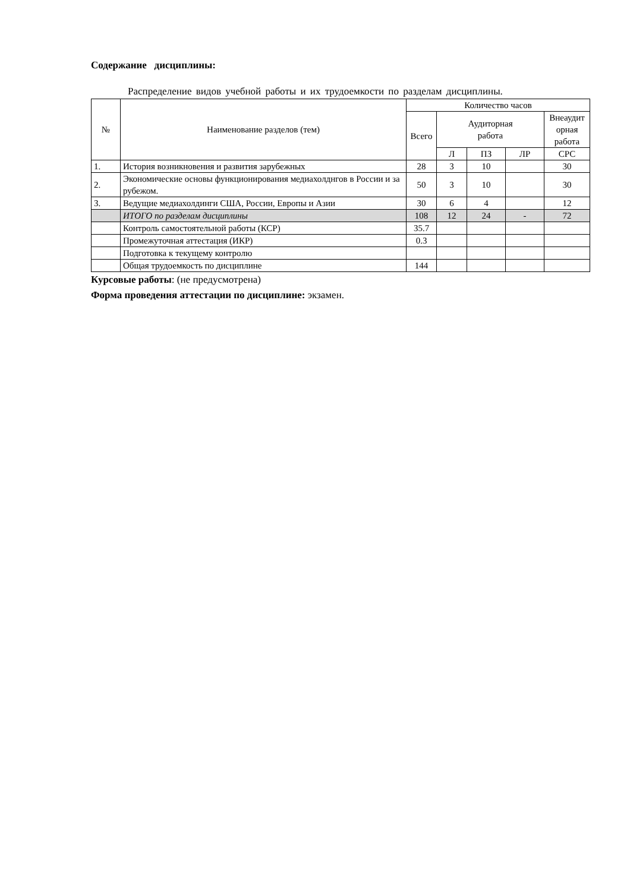Содержание дисциплины:
Распределение видов учебной работы и их трудоемкости по разделам дисциплины.
| № | Наименование разделов (тем) | Количество часов | | | | |
| --- | --- | --- | --- | --- | --- | --- |
| | | Всего | Аудиторная работа | | | Внеаудит орная работа |
| | | | Л | ПЗ | ЛР | СРС |
| 1. | История возникновения и развития зарубежных | 28 | 3 | 10 | | 30 |
| 2. | Экономические основы функционирования медиахолднгов в России и за рубежом. | 50 | 3 | 10 | | 30 |
| 3. | Ведущие медиахолдинги США, России, Европы и Азии | 30 | 6 | 4 | | 12 |
| | ИТОГО по разделам дисциплины | 108 | 12 | 24 | - | 72 |
| | Контроль самостоятельной работы (КСР) | 35.7 | | | | |
| | Промежуточная аттестация (ИКР) | 0.3 | | | | |
| | Подготовка к текущему контролю | | | | | |
| | Общая трудоемкость по дисциплине | 144 | | | | |
Курсовые работы: (не предусмотрена)
Форма проведения аттестации по дисциплине: экзамен.